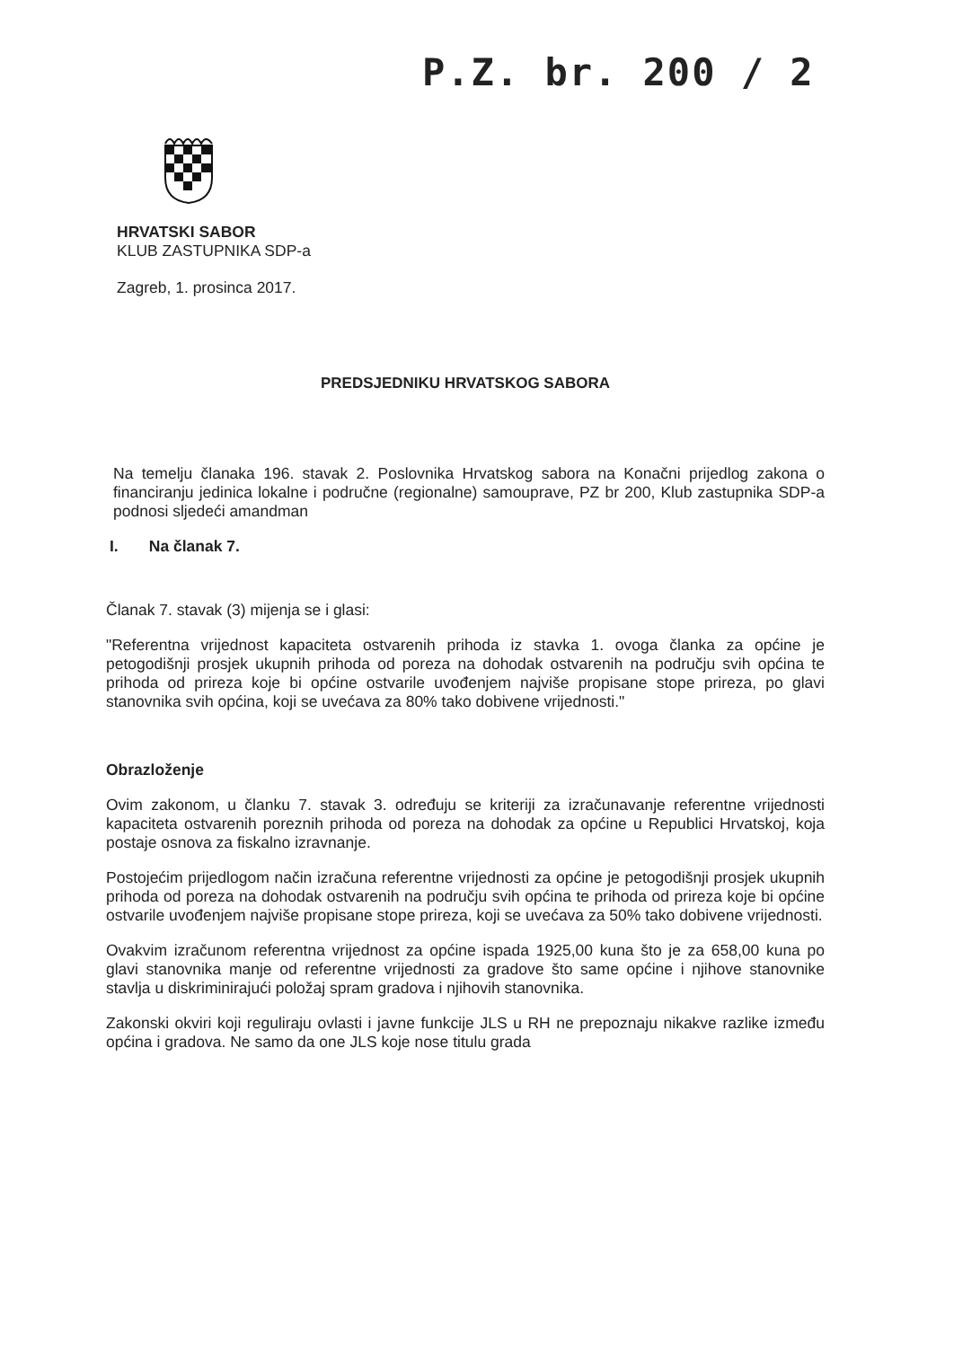P.Z. br. 200 / 2
HRVATSKI SABOR
KLUB ZASTUPNIKA SDP-a
Zagreb, 1. prosinca 2017.
PREDSJEDNIKU HRVATSKOG SABORA
Na temelju članaka 196. stavak 2. Poslovnika Hrvatskog sabora na Konačni prijedlog zakona o financiranju jedinica lokalne i područne (regionalne) samouprave, PZ br 200, Klub zastupnika SDP-a podnosi sljedeći amandman
I. Na članak 7.
Članak 7. stavak (3) mijenja se i glasi:
"Referentna vrijednost kapaciteta ostvarenih prihoda iz stavka 1. ovoga članka za općine je petogodišnji prosjek ukupnih prihoda od poreza na dohodak ostvarenih na području svih općina te prihoda od prireza koje bi općine ostvarile uvođenjem najviše propisane stope prireza, po glavi stanovnika svih općina, koji se uvećava za 80% tako dobivene vrijednosti."
Obrazloženje
Ovim zakonom, u članku 7. stavak 3. određuju se kriteriji za izračunavanje referentne vrijednosti kapaciteta ostvarenih poreznih prihoda od poreza na dohodak za općine u Republici Hrvatskoj, koja postaje osnova za fiskalno izravnanje.
Postojećim prijedlogom način izračuna referentne vrijednosti za općine je petogodišnji prosjek ukupnih prihoda od poreza na dohodak ostvarenih na području svih općina te prihoda od prireza koje bi općine ostvarile uvođenjem najviše propisane stope prireza, koji se uvećava za 50% tako dobivene vrijednosti.
Ovakvim izračunom referentna vrijednost za općine ispada 1925,00 kuna što je za 658,00 kuna po glavi stanovnika manje od referentne vrijednosti za gradove što same općine i njihove stanovnike stavlja u diskriminirajući položaj spram gradova i njihovih stanovnika.
Zakonski okviri koji reguliraju ovlasti i javne funkcije JLS u RH ne prepoznaju nikakve razlike između općina i gradova. Ne samo da one JLS koje nose titulu grada